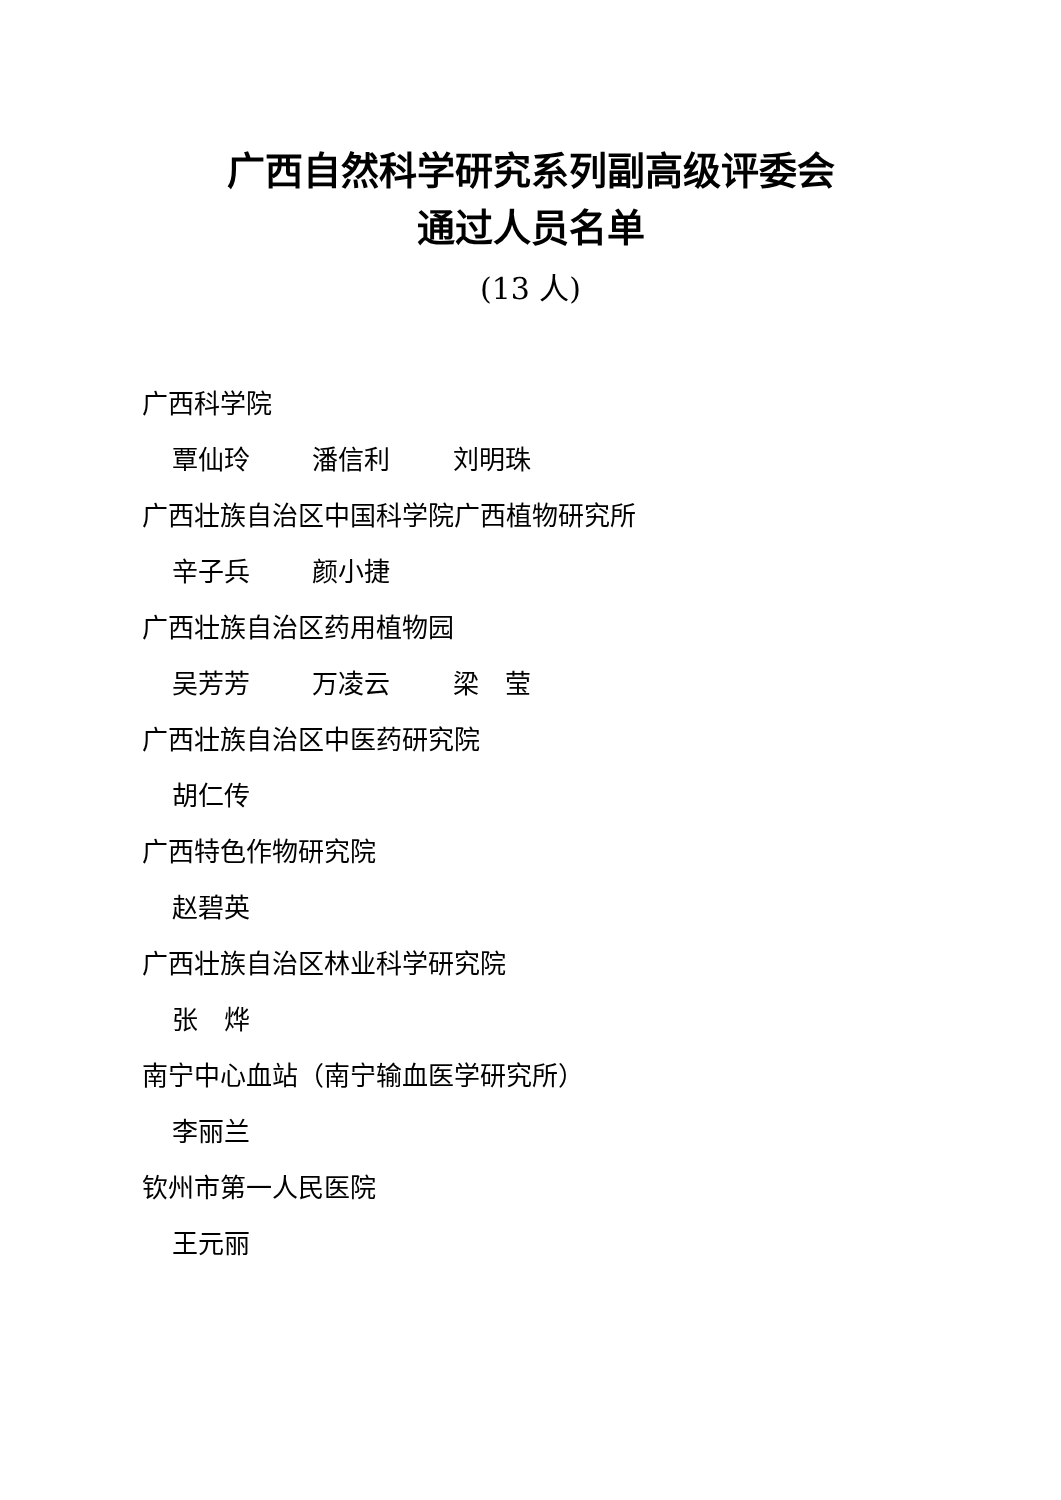广西自然科学研究系列副高级评委会
通过人员名单
(13 人)
广西科学院
覃仙玲 潘信利 刘明珠
广西壮族自治区中国科学院广西植物研究所
辛子兵 颜小捷
广西壮族自治区药用植物园
吴芳芳 万凌云 梁　莹
广西壮族自治区中医药研究院
胡仁传
广西特色作物研究院
赵碧英
广西壮族自治区林业科学研究院
张　烨
南宁中心血站（南宁输血医学研究所）
李丽兰
钦州市第一人民医院
王元丽